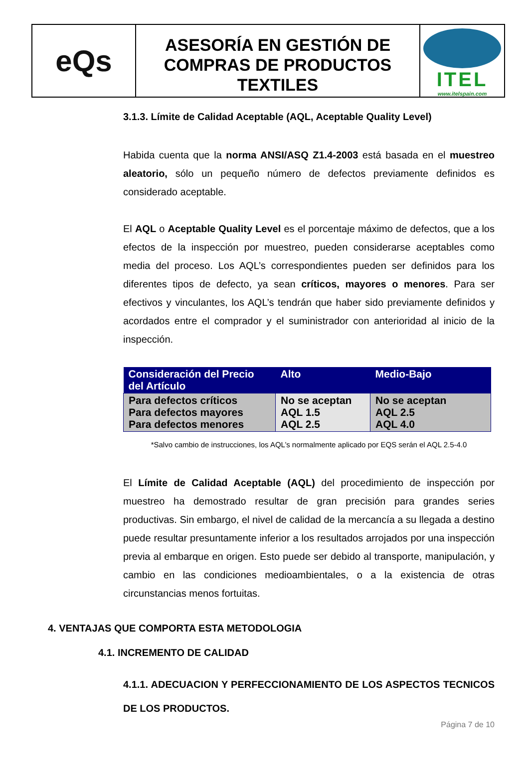eQs
ASESORÍA EN GESTIÓN DE COMPRAS DE PRODUCTOS TEXTILES
ITEL
www.itelspain.com
3.1.3. Límite de Calidad Aceptable (AQL, Aceptable Quality Level)
Habida cuenta que la norma ANSI/ASQ Z1.4-2003 está basada en el muestreo aleatorio, sólo un pequeño número de defectos previamente definidos es considerado aceptable.
El AQL o Aceptable Quality Level es el porcentaje máximo de defectos, que a los efectos de la inspección por muestreo, pueden considerarse aceptables como media del proceso. Los AQL’s correspondientes pueden ser definidos para los diferentes tipos de defecto, ya sean críticos, mayores o menores. Para ser efectivos y vinculantes, los AQL’s tendrán que haber sido previamente definidos y acordados entre el comprador y el suministrador con anterioridad al inicio de la inspección.
| Consideración del Precio del Artículo | Alto | Medio-Bajo |
| --- | --- | --- |
| Para defectos críticos Para defectos mayores Para defectos menores | No se aceptan AQL 1.5 AQL 2.5 | No se aceptan AQL 2.5 AQL 4.0 |
*Salvo cambio de instrucciones, los AQL’s normalmente aplicado por EQS serán el AQL 2.5-4.0
El Límite de Calidad Aceptable (AQL) del procedimiento de inspección por muestreo ha demostrado resultar de gran precisión para grandes series productivas. Sin embargo, el nivel de calidad de la mercancía a su llegada a destino puede resultar presuntamente inferior a los resultados arrojados por una inspección previa al embarque en origen. Esto puede ser debido al transporte, manipulación, y cambio en las condiciones medioambientales, o a la existencia de otras circunstancias menos fortuitas.
4. VENTAJAS QUE COMPORTA ESTA METODOLOGIA
4.1. INCREMENTO DE CALIDAD
4.1.1. ADECUACION Y PERFECCIONAMIENTO DE LOS ASPECTOS TECNICOS DE LOS PRODUCTOS.
Página 7 de 10